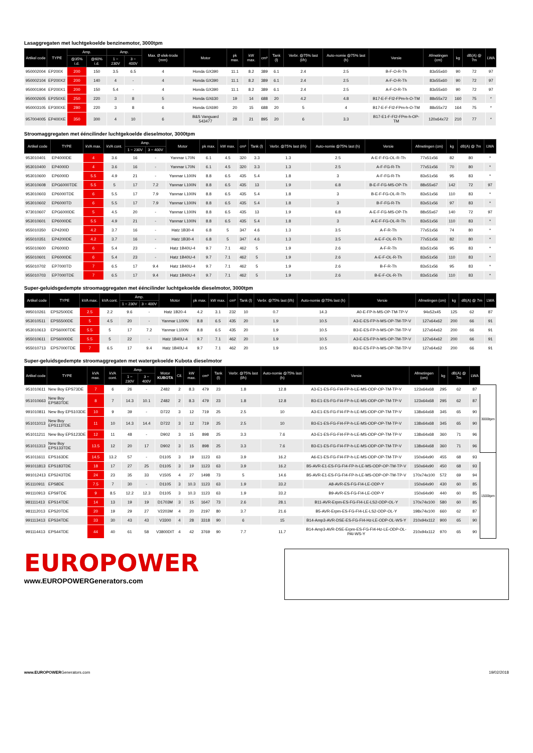Lasaggregaten met luchtgekoelde benzinemotor, 3000tpm
| Artikel code | TYPE | Amp. | | Amp. | | Max. Ø elek-trode (mm) | Motor | pk max. | kW max. | cm³ | Tank (l) | Verbr. @75% last (l/h) | Auto-nomie @75% last (h) | Versie | Afmetingen (cm) | kg | dB(A) @ 7m | LWA |
| --- | --- | --- | --- | --- | --- | --- | --- | --- | --- | --- | --- | --- | --- | --- | --- | --- | --- | --- |
| | | @35% i.d. | @60% i.d. | 1 ~ 230V | 3 ~ 400V | | | | | | | | | | | | | |
| 950002004 | EP200X | 200 | 150 | 3.5 | 6.5 | 4 | Honda GX390 | 11.1 | 8.2 | 389 | 6.1 | 2.4 | 2.5 | B-F-O-R-Th | 83x55x60 | 90 | 72 | 97 |
| 950002104 | EP200X2 | 200 | 140 | 4 | - | 4 | Honda GX390 | 11.1 | 8.2 | 389 | 6.1 | 2.4 | 2.5 | A-F-O-R-Th | 83x55x60 | 90 | 72 | 97 |
| 950001904 | EP200X1 | 200 | 150 | 5.4 | - | 4 | Honda GX390 | 11.1 | 8.2 | 389 | 6.1 | 2.4 | 2.5 | A-F-O-R-Th | 83x55x60 | 90 | 72 | 97 |
| 950002605 | EP250XE | 250 | 220 | 3 | 8 | 5 | Honda GX630 | 19 | 14 | 688 | 20 | 4.2 | 4.8 | B17-E-F-FI2-FPm-h-O-TM | 88x55x72 | 160 | 75 | * |
| 950003105 | EP300XE | 280 | 220 | 3 | 8 | 6 | Honda GX690 | 20 | 15 | 688 | 20 | 5 | 4 | B17-E-F-FI2-FPm-h-O-TM | 88x55x72 | 164 | 75 | * |
| 957004005 | EP400XE | 350 | 300 | 4 | 10 | 6 | B&S Vanguard 543477 | 28 | 21 | 895 | 20 | 6 | 3.3 | B17-E1-F-FI2-FPm-h-OP-TM | 120x64x72 | 210 | 77 | * |
Stroomaggregaten met ééncilinder luchtgekoelde dieselmotor, 3000tpm
| Artikel code | TYPE | kVA max. | kVA cont. | Amp. | | Motor | pk max. | kW max. | cm³ | Tank (l) | Verbr. @75% last (l/h) | Auto-nomie @75% last (h) | Versie | Afmetingen (cm) | kg | dB(A) @ 7m | LWA |
| --- | --- | --- | --- | --- | --- | --- | --- | --- | --- | --- | --- | --- | --- | --- | --- | --- | --- |
| | | | | 1 ~ 230V | 3 ~ 400V | | | | | | | | | | | | |
| 953010401 | EP4000DE | 4 | 3.6 | 16 | - | Yanmar L70N | 6.1 | 4.5 | 320 | 3.3 | 1.3 | 2.5 | A-E-F-FG-OL-R-Th | 77x51x56 | 82 | 80 | * |
| 953010400 | EP4000D | 4 | 3.6 | 16 | - | Yanmar L70N | 6.1 | 4.5 | 320 | 3.3 | 1.3 | 2.5 | A-F-FG-R-Th | 77x51x56 | 70 | 80 | * |
| 953010600 | EP6000D | 5.5 | 4.9 | 21 | - | Yanmar L100N | 8.8 | 6.5 | 435 | 5.4 | 1.8 | 3 | A-F-FG-R-Th | 83x51x56 | 95 | 83 | * |
| 953010608 | EPG6000TDE | 5.5 | 5 | 17 | 7.2 | Yanmar L100N | 8.8 | 6.5 | 435 | 13 | 1.9 | 6.8 | B-E-F-FG-MS-OP-Th | 88x55x67 | 142 | 72 | 97 |
| 953010603 | EP6000TDE | 6 | 5.5 | 17 | 7.9 | Yanmar L100N | 8.8 | 6.5 | 435 | 5.4 | 1.8 | 3 | B-E-F-FG-OL-R-Th | 83x51x56 | 110 | 83 | * |
| 953010602 | EP6000TD | 6 | 5.5 | 17 | 7.9 | Yanmar L100N | 8.8 | 6.5 | 435 | 5.4 | 1.8 | 3 | B-F-FG-R-Th | 83x51x56 | 97 | 83 | * |
| 973010607 | EPG6000DE | 5 | 4.5 | 20 | - | Yanmar L100N | 8.8 | 6.5 | 435 | 13 | 1.9 | 6.8 | A-E-F-FG-MS-OP-Th | 88x55x67 | 140 | 72 | 97 |
| 953010601 | EP6000DE | 5.5 | 4.9 | 21 | - | Yanmar L100N | 8.8 | 6.5 | 435 | 5.4 | 1.8 | 3 | A-E-F-FG-OL-R-Th | 83x51x56 | 110 | 83 | * |
| 955010350 | EP4200D | 4.2 | 3.7 | 16 | - | Hatz 1B30-4 | 6.8 | 5 | 347 | 4.6 | 1.3 | 3.5 | A-F-R-Th | 77x51x56 | 74 | 80 | * |
| 955010351 | EP4200DE | 4.2 | 3.7 | 16 | - | Hatz 1B30-4 | 6.8 | 5 | 347 | 4.6 | 1.3 | 3.5 | A-E-F-OL-R-Th | 77x51x56 | 82 | 80 | * |
| 955010600 | EP6000D | 6 | 5.4 | 23 | - | Hatz 1B40U-4 | 9.7 | 7.1 | 462 | 5 | 1.9 | 2.6 | A-F-R-Th | 83x51x56 | 95 | 83 | * |
| 955010601 | EP6000DE | 6 | 5.4 | 23 | - | Hatz 1B40U-4 | 9.7 | 7.1 | 462 | 5 | 1.9 | 2.6 | A-E-F-OL-R-Th | 83x51x56 | 110 | 83 | * |
| 955010702 | EP7000TD | 7 | 6.5 | 17 | 9.4 | Hatz 1B40U-4 | 9.7 | 7.1 | 462 | 5 | 1.9 | 2.6 | B-F-R-Th | 83x51x56 | 95 | 83 | * |
| 955010703 | EP7000TDE | 7 | 6.5 | 17 | 9.4 | Hatz 1B40U-4 | 9.7 | 7.1 | 462 | 5 | 1.9 | 2.6 | B-E-F-OL-R-Th | 83x51x56 | 110 | 83 | * |
Super-geluidsgedempte stroomaggregaten met ééncilinder luchtgekoelde dieselmotor, 3000tpm
| Artikel code | TYPE | kVA max. | kVA cont. | Amp. | | Motor | pk max. | kW max. | cm³ | Tank (l) | Verbr. @75% last (l/h) | Auto-nomie @75% last (h) | Versie | Afmetingen (cm) | kg | dB(A) @ 7m | LWA |
| --- | --- | --- | --- | --- | --- | --- | --- | --- | --- | --- | --- | --- | --- | --- | --- | --- | --- |
| | | | | 1 ~ 230V | 3 ~ 400V | | | | | | | | | | | | |
| 995010261 | EPS2500DE | 2.5 | 2.2 | 9.6 | - | Hatz 1B20-4 | 4.2 | 3.1 | 232 | 10 | 0.7 | 14.3 | A0-E-FP-h-MS-OP-TM-TP-V | 94x52x45 | 125 | 62 | 87 |
| 953010511 | EPS5500DE | 5 | 4.5 | 20 | - | Yanmar L100N | 8.8 | 6.5 | 435 | 20 | 1.9 | 10.5 | A3-E-ES-FP-h-MS-OP-TM-TP-V | 127x64x62 | 200 | 66 | 91 |
| 953010613 | EPS6000TDE | 5.5 | 5 | 17 | 7.2 | Yanmar L100N | 8.8 | 6.5 | 435 | 20 | 1.9 | 10.5 | B3-E-ES-FP-h-MS-OP-TM-TP-V | 127x64x62 | 200 | 66 | 91 |
| 955010611 | EPS6000DE | 5.5 | 5 | 22 | - | Hatz 1B40U-4 | 9.7 | 7.1 | 462 | 20 | 1.9 | 10.5 | A3-E-ES-FP-h-MS-OP-TM-TP-V | 127x64x62 | 200 | 66 | 91 |
| 955010713 | EPS7000TDE | 7 | 6.5 | 17 | 9.4 | Hatz 1B40U-4 | 9.7 | 7.1 | 462 | 20 | 1.9 | 10.5 | B3-E-ES-FP-h-MS-OP-TM-TP-V | 127x64x62 | 200 | 66 | 91 |
Super-geluidsgedempte stroomaggregaten met watergekoelde Kubota dieselmotor
| Artikel code | TYPE | kVA max. | kVA cont. | Amp. | | Motor KUBOTA | Cil. | kW max. | cm³ | Tank (l) | Verbr. @75% last (l/h) | Auto-nomie @75% last (h) | Versie | Afmetingen (cm) | kg | dB(A) @ 7m | LWA | |
| --- | --- | --- | --- | --- | --- | --- | --- | --- | --- | --- | --- | --- | --- | --- | --- | --- | --- | --- |
| | | | | 1 ~ 230V | 3 ~ 400V | | | | | | | | | | | | | |
| 951010611 | New Boy EPS73DE | 7 | 6 | 26 | - | Z482 | 2 | 8.3 | 479 | 23 | 1.8 | 12.8 | A3-E1-ES-FG-FI4-FP-h-LE-MS-ODP-OP-TM-TP-V | 123x64x68 | 295 | 62 | 87 | 3000tpm |
| 951010663 | New Boy EPS83TDE | 8 | 7 | 14.3 | 10.1 | Z482 | 2 | 8.3 | 479 | 23 | 1.8 | 12.8 | B3-E1-ES-FG-FI4-FP-h-LE-MS-ODP-OP-TM-TP-V | 123x64x68 | 295 | 62 | 87 | |
| 991010811 | New Boy EPS103DE | 10 | 9 | 39 | - | D722 | 3 | 12 | 719 | 25 | 2.5 | 10 | A3-E1-ES-FG-FI4-FP-h-LE-MS-ODP-OP-TM-TP-V | 138x64x68 | 345 | 65 | 90 | |
| 951011013 | New Boy EPS113TDE | 11 | 10 | 14.3 | 14.4 | D722 | 3 | 12 | 719 | 25 | 2.5 | 10 | B3-E1-ES-FG-FI4-FP-h-LE-MS-ODP-OP-TM-TP-V | 138x64x68 | 345 | 65 | 90 | |
| 951011211 | New Boy EPS123DE | 12 | 11 | 48 | - | D902 | 3 | 15 | 898 | 25 | 3.3 | 7.6 | A3-E1-ES-FG-FI4-FP-h-LE-MS-ODP-OP-TM-TP-V | 138x64x68 | 360 | 71 | 96 | |
| 951011313 | New Boy EPS133TDE | 13.5 | 12 | 20 | 17 | D902 | 3 | 15 | 898 | 25 | 3.3 | 7.6 | B3-E1-ES-FG-FI4-FP-h-LE-MS-ODP-OP-TM-TP-V | 138x64x68 | 360 | 71 | 96 | |
| 951011611 | EPS163DE | 14.5 | 13.2 | 57 | - | D1105 | 3 | 19 | 1123 | 63 | 3.9 | 16.2 | A6-E1-ES-FG-FI4-FP-h-LE-MS-ODP-OP-TM-TP-V | 150x64x90 | 455 | 68 | 93 | 1500tpm |
| 991011813 | EPS183TDE | 18 | 17 | 27 | 25 | D1105 | 3 | 19 | 1123 | 63 | 3.9 | 16.2 | B5-AVR-E1-ES-FG-FI4-FP-h-LE-MS-ODP-OP-TM-TP-V | 150x64x90 | 450 | 68 | 93 | |
| 991012413 | EPS243TDE | 24 | 23 | 35 | 33 | V1505 | 4 | 27 | 1498 | 73 | 5 | 14.6 | B5-AVR-E1-ES-FG-FI4-FP-h-LE-MS-ODP-OP-TM-TP-V | 170x74x100 | 572 | 69 | 94 | |
| 951110911 | EPS8DE | 7.5 | 7 | 30 | - | D1105 | 3 | 10.3 | 1123 | 63 | 1.9 | 33.2 | A8-AVR-ES-FG-FI4-LE-ODP-Y | 150x64x90 | 430 | 60 | 85 | |
| 991110913 | EPS9TDE | 9 | 8.5 | 12.2 | 12.3 | D1105 | 3 | 10.3 | 1123 | 63 | 1.9 | 33.2 | B9-AVR-ES-FG-FI4-LE-ODP-Y | 150x64x90 | 440 | 60 | 85 | |
| 981111413 | EPS14TDE | 14 | 13 | 19 | 19 | D1703M | 3 | 15 | 1647 | 73 | 2.6 | 28.1 | B11-AVR-Erpm-ES-FG-FI4-LE-LS2-ODP-OL-Y | 170x74x100 | 580 | 60 | 85 | |
| 981112013 | EPS20TDE | 20 | 19 | 29 | 27 | V2203M | 4 | 20 | 2197 | 80 | 3.7 | 21.6 | B5-AVR-Erpm-ES-FG-FI4-LE-LS2-ODP-OL-Y | 198x74x100 | 660 | 62 | 87 | |
| 991113413 | EPS34TDE | 33 | 30 | 43 | 43 | V3300 | 4 | 28 | 3318 | 90 | 6 | 15 | B14-Amp3-AVR-DSE-ES-FG-FI4-Hz-LE-ODP-OL-WS-Y | 210x94x112 | 900 | 65 | 90 | |
| 991114413 | EPS44TDE | 44 | 40 | 61 | 58 | V3800DIT | 4 | 42 | 3769 | 90 | 7.7 | 11.7 | B14-Amp3-AVR-DSE-Erpm-ES-FG-FI4-Hz-LE-ODP-OL-PAI-WS-Y | 210x94x112 | 970 | 65 | 90 | |
EUROPOWER
www.EUROPOWERGenerators.com
www.EUROPOWERGenerators.com 19/02/2018